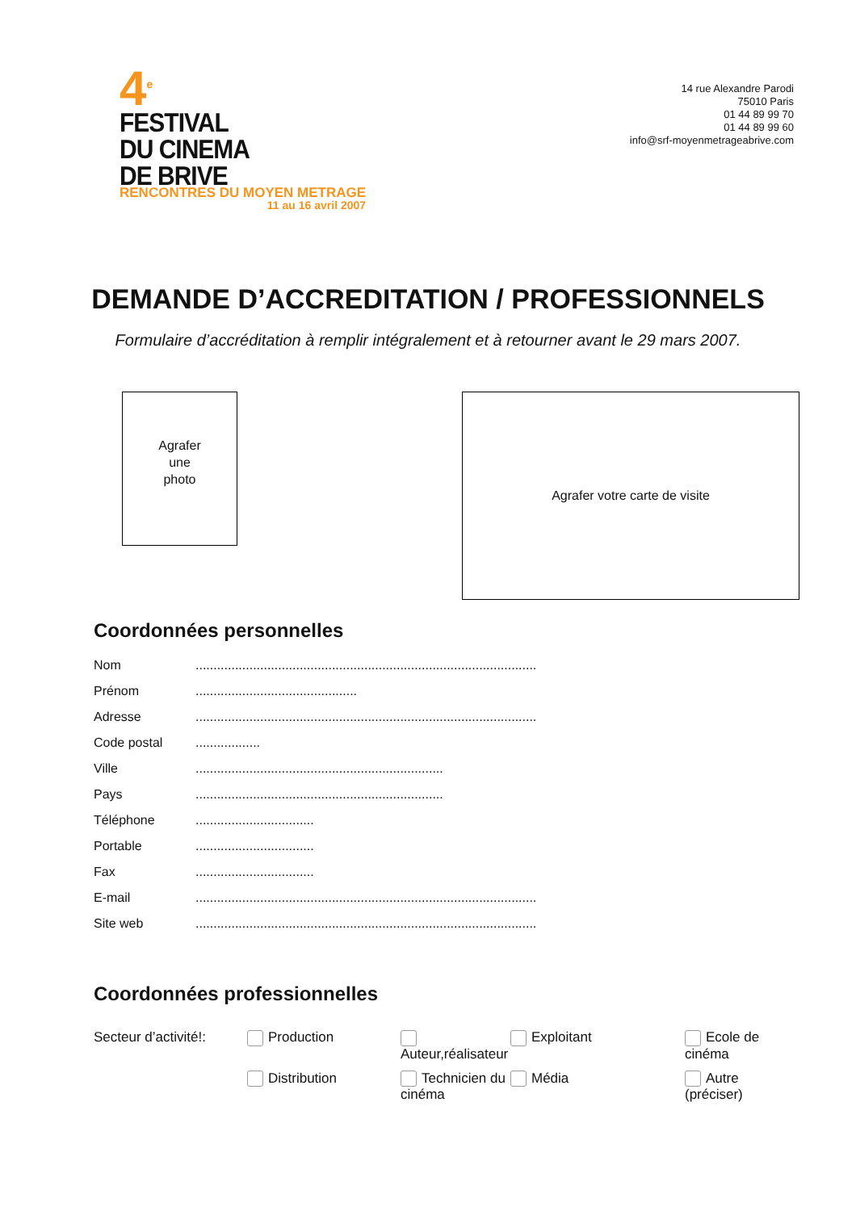4<sup>e</sup>
FESTIVAL
DU CINEMA
DE BRIVE
RENCONTRES DU MOYEN METRAGE
11 au 16 avril 2007
14 rue Alexandre Parodi
75010 Paris
01 44 89 99 70
01 44 89 99 60
info@srf-moyenmetrageabrive.com
DEMANDE D’ACCREDITATION / PROFESSIONNELS
Formulaire d’accréditation à remplir intégralement et à retourner avant le 29 mars 2007.
Agrafer
une
photo
Agrafer votre carte de visite
Coordonnées personnelles
Nom...............................................................................................
Prénom.............................................
Adresse...............................................................................................
Code postal..................
Ville.....................................................................
Pays.....................................................................
Téléphone.................................
Portable.................................
Fax.................................
E-mail...............................................................................................
Site web...............................................................................................
Coordonnées professionnelles
Secteur d’activité!: Production Auteur,réalisateur Exploitant Ecole de cinéma Distribution Technicien du cinéma Média Autre (préciser)